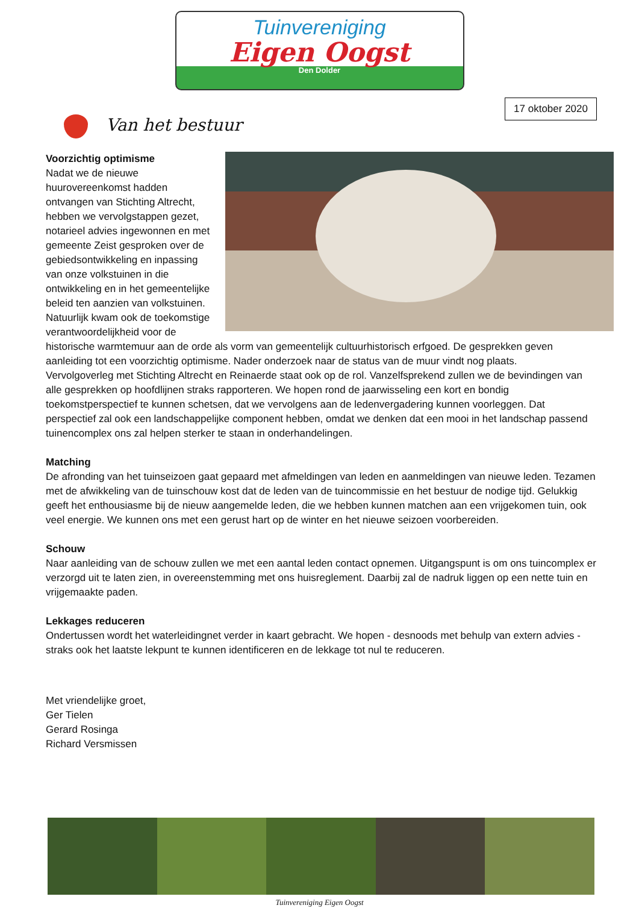Tuinvereniging
Eigen Oogst
Den Dolder
Van het bestuur
17 oktober 2020
Voorzichtig optimisme
Nadat we de nieuwe huurovereenkomst hadden ontvangen van Stichting Altrecht, hebben we vervolgstappen gezet, notarieel advies ingewonnen en met gemeente Zeist gesproken over de gebiedsontwikkeling en inpassing van onze volkstuinen in die ontwikkeling en in het gemeentelijke beleid ten aanzien van volkstuinen. Natuurlijk kwam ook de toekomstige verantwoordelijkheid voor de historische warmtemuur aan de orde als vorm van gemeentelijk cultuurhistorisch erfgoed. De gesprekken geven aanleiding tot een voorzichtig optimisme. Nader onderzoek naar de status van de muur vindt nog plaats.
Vervolgoverleg met Stichting Altrecht en Reinaerde staat ook op de rol. Vanzelfsprekend zullen we de bevindingen van alle gesprekken op hoofdlijnen straks rapporteren. We hopen rond de jaarwisseling een kort en bondig toekomstperspectief te kunnen schetsen, dat we vervolgens aan de ledenvergadering kunnen voorleggen. Dat perspectief zal ook een landschappelijke component hebben, omdat we denken dat een mooi in het landschap passend tuinencomplex ons zal helpen sterker te staan in onderhandelingen.
Matching
De afronding van het tuinseizoen gaat gepaard met afmeldingen van leden en aanmeldingen van nieuwe leden. Tezamen met de afwikkeling van de tuinschouw kost dat de leden van de tuincommissie en het bestuur de nodige tijd. Gelukkig geeft het enthousiasme bij de nieuw aangemelde leden, die we hebben kunnen matchen aan een vrijgekomen tuin, ook veel energie. We kunnen ons met een gerust hart op de winter en het nieuwe seizoen voorbereiden.
Schouw
Naar aanleiding van de schouw zullen we met een aantal leden contact opnemen. Uitgangspunt is om ons tuincomplex er verzorgd uit te laten zien, in overeenstemming met ons huisreglement. Daarbij zal de nadruk liggen op een nette tuin en vrijgemaakte paden.
Lekkages reduceren
Ondertussen wordt het waterleidingnet verder in kaart gebracht. We hopen - desnoods met behulp van extern advies - straks ook het laatste lekpunt te kunnen identificeren en de lekkage tot nul te reduceren.
Met vriendelijke groet,
Ger Tielen
Gerard Rosinga
Richard Versmissen
Tuinvereniging Eigen Oogst